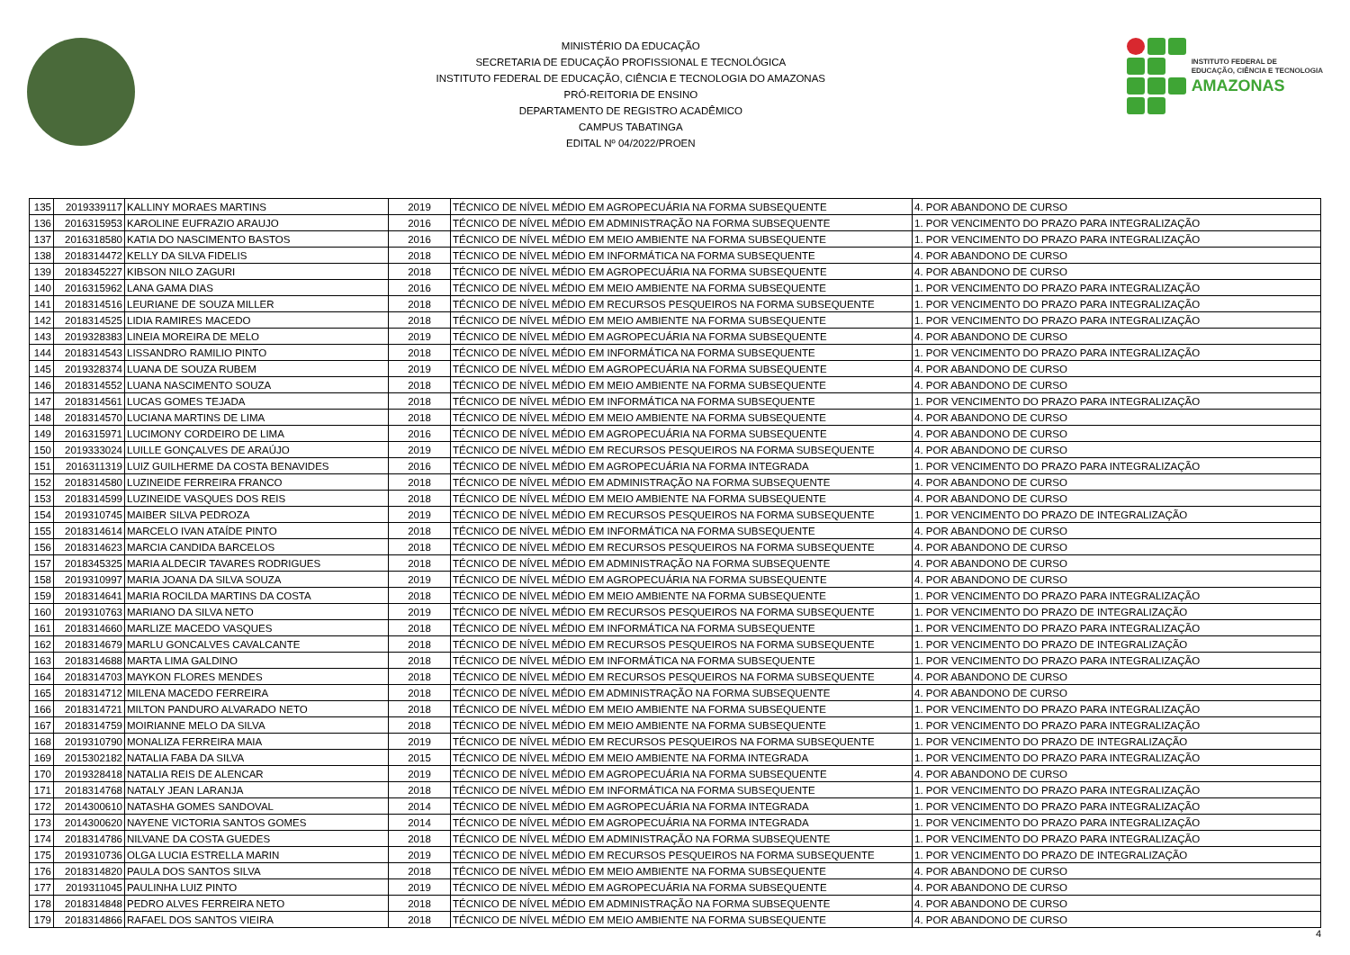MINISTÉRIO DA EDUCAÇÃO
SECRETARIA DE EDUCAÇÃO PROFISSIONAL E TECNOLÓGICA
INSTITUTO FEDERAL DE EDUCAÇÃO, CIÊNCIA E TECNOLOGIA DO AMAZONAS
PRÓ-REITORIA DE ENSINO
DEPARTAMENTO DE REGISTRO ACADÊMICO
CAMPUS TABATINGA
EDITAL Nº 04/2022/PROEN
INSTITUTO FEDERAL DE
EDUCAÇÃO, CIÊNCIA E TECNOLOGIA
AMAZONAS
| 135 | 2019339117 | KALLINY MORAES MARTINS | 2019 | TÉCNICO DE NÍVEL MÉDIO EM AGROPECUÁRIA NA FORMA SUBSEQUENTE | 4. POR ABANDONO DE CURSO |
| 136 | 2016315953 | KAROLINE EUFRAZIO ARAUJO | 2016 | TÉCNICO DE NÍVEL MÉDIO EM ADMINISTRAÇÃO NA FORMA SUBSEQUENTE | 1. POR VENCIMENTO DO PRAZO PARA INTEGRALIZAÇÃO |
| 137 | 2016318580 | KATIA DO NASCIMENTO BASTOS | 2016 | TÉCNICO DE NÍVEL MÉDIO EM MEIO AMBIENTE NA FORMA SUBSEQUENTE | 1. POR VENCIMENTO DO PRAZO PARA INTEGRALIZAÇÃO |
| 138 | 2018314472 | KELLY DA SILVA FIDELIS | 2018 | TÉCNICO DE NÍVEL MÉDIO EM INFORMÁTICA NA FORMA SUBSEQUENTE | 4. POR ABANDONO DE CURSO |
| 139 | 2018345227 | KIBSON NILO ZAGURI | 2018 | TÉCNICO DE NÍVEL MÉDIO EM AGROPECUÁRIA NA FORMA SUBSEQUENTE | 4. POR ABANDONO DE CURSO |
| 140 | 2016315962 | LANA GAMA DIAS | 2016 | TÉCNICO DE NÍVEL MÉDIO EM MEIO AMBIENTE NA FORMA SUBSEQUENTE | 1. POR VENCIMENTO DO PRAZO PARA INTEGRALIZAÇÃO |
| 141 | 2018314516 | LEURIANE DE SOUZA MILLER | 2018 | TÉCNICO DE NÍVEL MÉDIO EM RECURSOS PESQUEIROS NA FORMA SUBSEQUENTE | 1. POR VENCIMENTO DO PRAZO PARA INTEGRALIZAÇÃO |
| 142 | 2018314525 | LIDIA RAMIRES MACEDO | 2018 | TÉCNICO DE NÍVEL MÉDIO EM MEIO AMBIENTE NA FORMA SUBSEQUENTE | 1. POR VENCIMENTO DO PRAZO PARA INTEGRALIZAÇÃO |
| 143 | 2019328383 | LINEIA MOREIRA DE MELO | 2019 | TÉCNICO DE NÍVEL MÉDIO EM AGROPECUÁRIA NA FORMA SUBSEQUENTE | 4. POR ABANDONO DE CURSO |
| 144 | 2018314543 | LISSANDRO RAMILIO PINTO | 2018 | TÉCNICO DE NÍVEL MÉDIO EM INFORMÁTICA NA FORMA SUBSEQUENTE | 1. POR VENCIMENTO DO PRAZO PARA INTEGRALIZAÇÃO |
| 145 | 2019328374 | LUANA DE SOUZA RUBEM | 2019 | TÉCNICO DE NÍVEL MÉDIO EM AGROPECUÁRIA NA FORMA SUBSEQUENTE | 4. POR ABANDONO DE CURSO |
| 146 | 2018314552 | LUANA NASCIMENTO SOUZA | 2018 | TÉCNICO DE NÍVEL MÉDIO EM MEIO AMBIENTE NA FORMA SUBSEQUENTE | 4. POR ABANDONO DE CURSO |
| 147 | 2018314561 | LUCAS GOMES TEJADA | 2018 | TÉCNICO DE NÍVEL MÉDIO EM INFORMÁTICA NA FORMA SUBSEQUENTE | 1. POR VENCIMENTO DO PRAZO PARA INTEGRALIZAÇÃO |
| 148 | 2018314570 | LUCIANA MARTINS DE LIMA | 2018 | TÉCNICO DE NÍVEL MÉDIO EM MEIO AMBIENTE NA FORMA SUBSEQUENTE | 4. POR ABANDONO DE CURSO |
| 149 | 2016315971 | LUCIMONY CORDEIRO DE LIMA | 2016 | TÉCNICO DE NÍVEL MÉDIO EM AGROPECUÁRIA NA FORMA SUBSEQUENTE | 4. POR ABANDONO DE CURSO |
| 150 | 2019333024 | LUILLE GONÇALVES DE ARAÚJO | 2019 | TÉCNICO DE NÍVEL MÉDIO EM RECURSOS PESQUEIROS NA FORMA SUBSEQUENTE | 4. POR ABANDONO DE CURSO |
| 151 | 2016311319 | LUIZ GUILHERME DA COSTA BENAVIDES | 2016 | TÉCNICO DE NÍVEL MÉDIO EM AGROPECUÁRIA NA FORMA INTEGRADA | 1. POR VENCIMENTO DO PRAZO PARA INTEGRALIZAÇÃO |
| 152 | 2018314580 | LUZINEIDE FERREIRA FRANCO | 2018 | TÉCNICO DE NÍVEL MÉDIO EM ADMINISTRAÇÃO NA FORMA SUBSEQUENTE | 4. POR ABANDONO DE CURSO |
| 153 | 2018314599 | LUZINEIDE VASQUES DOS REIS | 2018 | TÉCNICO DE NÍVEL MÉDIO EM MEIO AMBIENTE NA FORMA SUBSEQUENTE | 4. POR ABANDONO DE CURSO |
| 154 | 2019310745 | MAIBER SILVA PEDROZA | 2019 | TÉCNICO DE NÍVEL MÉDIO EM RECURSOS PESQUEIROS NA FORMA SUBSEQUENTE | 1. POR VENCIMENTO DO PRAZO DE INTEGRALIZAÇÃO |
| 155 | 2018314614 | MARCELO IVAN ATAÍDE PINTO | 2018 | TÉCNICO DE NÍVEL MÉDIO EM INFORMÁTICA NA FORMA SUBSEQUENTE | 4. POR ABANDONO DE CURSO |
| 156 | 2018314623 | MARCIA CANDIDA BARCELOS | 2018 | TÉCNICO DE NÍVEL MÉDIO EM RECURSOS PESQUEIROS NA FORMA SUBSEQUENTE | 4. POR ABANDONO DE CURSO |
| 157 | 2018345325 | MARIA ALDECIR TAVARES RODRIGUES | 2018 | TÉCNICO DE NÍVEL MÉDIO EM ADMINISTRAÇÃO NA FORMA SUBSEQUENTE | 4. POR ABANDONO DE CURSO |
| 158 | 2019310997 | MARIA JOANA DA SILVA SOUZA | 2019 | TÉCNICO DE NÍVEL MÉDIO EM AGROPECUÁRIA NA FORMA SUBSEQUENTE | 4. POR ABANDONO DE CURSO |
| 159 | 2018314641 | MARIA ROCILDA MARTINS DA COSTA | 2018 | TÉCNICO DE NÍVEL MÉDIO EM MEIO AMBIENTE NA FORMA SUBSEQUENTE | 1. POR VENCIMENTO DO PRAZO PARA INTEGRALIZAÇÃO |
| 160 | 2019310763 | MARIANO DA SILVA NETO | 2019 | TÉCNICO DE NÍVEL MÉDIO EM RECURSOS PESQUEIROS NA FORMA SUBSEQUENTE | 1. POR VENCIMENTO DO PRAZO DE INTEGRALIZAÇÃO |
| 161 | 2018314660 | MARLIZE MACEDO VASQUES | 2018 | TÉCNICO DE NÍVEL MÉDIO EM INFORMÁTICA NA FORMA SUBSEQUENTE | 1. POR VENCIMENTO DO PRAZO PARA INTEGRALIZAÇÃO |
| 162 | 2018314679 | MARLU GONCALVES CAVALCANTE | 2018 | TÉCNICO DE NÍVEL MÉDIO EM RECURSOS PESQUEIROS NA FORMA SUBSEQUENTE | 1. POR VENCIMENTO DO PRAZO DE INTEGRALIZAÇÃO |
| 163 | 2018314688 | MARTA LIMA GALDINO | 2018 | TÉCNICO DE NÍVEL MÉDIO EM INFORMÁTICA NA FORMA SUBSEQUENTE | 1. POR VENCIMENTO DO PRAZO PARA INTEGRALIZAÇÃO |
| 164 | 2018314703 | MAYKON FLORES MENDES | 2018 | TÉCNICO DE NÍVEL MÉDIO EM RECURSOS PESQUEIROS NA FORMA SUBSEQUENTE | 4. POR ABANDONO DE CURSO |
| 165 | 2018314712 | MILENA MACEDO FERREIRA | 2018 | TÉCNICO DE NÍVEL MÉDIO EM ADMINISTRAÇÃO NA FORMA SUBSEQUENTE | 4. POR ABANDONO DE CURSO |
| 166 | 2018314721 | MILTON PANDURO ALVARADO NETO | 2018 | TÉCNICO DE NÍVEL MÉDIO EM MEIO AMBIENTE NA FORMA SUBSEQUENTE | 1. POR VENCIMENTO DO PRAZO PARA INTEGRALIZAÇÃO |
| 167 | 2018314759 | MOIRIANNE MELO DA SILVA | 2018 | TÉCNICO DE NÍVEL MÉDIO EM MEIO AMBIENTE NA FORMA SUBSEQUENTE | 1. POR VENCIMENTO DO PRAZO PARA INTEGRALIZAÇÃO |
| 168 | 2019310790 | MONALIZA FERREIRA MAIA | 2019 | TÉCNICO DE NÍVEL MÉDIO EM RECURSOS PESQUEIROS NA FORMA SUBSEQUENTE | 1. POR VENCIMENTO DO PRAZO DE INTEGRALIZAÇÃO |
| 169 | 2015302182 | NATALIA FABA DA SILVA | 2015 | TÉCNICO DE NÍVEL MÉDIO EM MEIO AMBIENTE NA FORMA INTEGRADA | 1. POR VENCIMENTO DO PRAZO PARA INTEGRALIZAÇÃO |
| 170 | 2019328418 | NATALIA REIS DE ALENCAR | 2019 | TÉCNICO DE NÍVEL MÉDIO EM AGROPECUÁRIA NA FORMA SUBSEQUENTE | 4. POR ABANDONO DE CURSO |
| 171 | 2018314768 | NATALY JEAN LARANJA | 2018 | TÉCNICO DE NÍVEL MÉDIO EM INFORMÁTICA NA FORMA SUBSEQUENTE | 1. POR VENCIMENTO DO PRAZO PARA INTEGRALIZAÇÃO |
| 172 | 2014300610 | NATASHA GOMES SANDOVAL | 2014 | TÉCNICO DE NÍVEL MÉDIO EM AGROPECUÁRIA NA FORMA INTEGRADA | 1. POR VENCIMENTO DO PRAZO PARA INTEGRALIZAÇÃO |
| 173 | 2014300620 | NAYENE VICTORIA SANTOS GOMES | 2014 | TÉCNICO DE NÍVEL MÉDIO EM AGROPECUÁRIA NA FORMA INTEGRADA | 1. POR VENCIMENTO DO PRAZO PARA INTEGRALIZAÇÃO |
| 174 | 2018314786 | NILVANE DA COSTA GUEDES | 2018 | TÉCNICO DE NÍVEL MÉDIO EM ADMINISTRAÇÃO NA FORMA SUBSEQUENTE | 1. POR VENCIMENTO DO PRAZO PARA INTEGRALIZAÇÃO |
| 175 | 2019310736 | OLGA LUCIA ESTRELLA MARIN | 2019 | TÉCNICO DE NÍVEL MÉDIO EM RECURSOS PESQUEIROS NA FORMA SUBSEQUENTE | 1. POR VENCIMENTO DO PRAZO DE INTEGRALIZAÇÃO |
| 176 | 2018314820 | PAULA DOS SANTOS SILVA | 2018 | TÉCNICO DE NÍVEL MÉDIO EM MEIO AMBIENTE NA FORMA SUBSEQUENTE | 4. POR ABANDONO DE CURSO |
| 177 | 2019311045 | PAULINHA LUIZ PINTO | 2019 | TÉCNICO DE NÍVEL MÉDIO EM AGROPECUÁRIA NA FORMA SUBSEQUENTE | 4. POR ABANDONO DE CURSO |
| 178 | 2018314848 | PEDRO ALVES FERREIRA NETO | 2018 | TÉCNICO DE NÍVEL MÉDIO EM ADMINISTRAÇÃO NA FORMA SUBSEQUENTE | 4. POR ABANDONO DE CURSO |
| 179 | 2018314866 | RAFAEL DOS SANTOS VIEIRA | 2018 | TÉCNICO DE NÍVEL MÉDIO EM MEIO AMBIENTE NA FORMA SUBSEQUENTE | 4. POR ABANDONO DE CURSO |
4